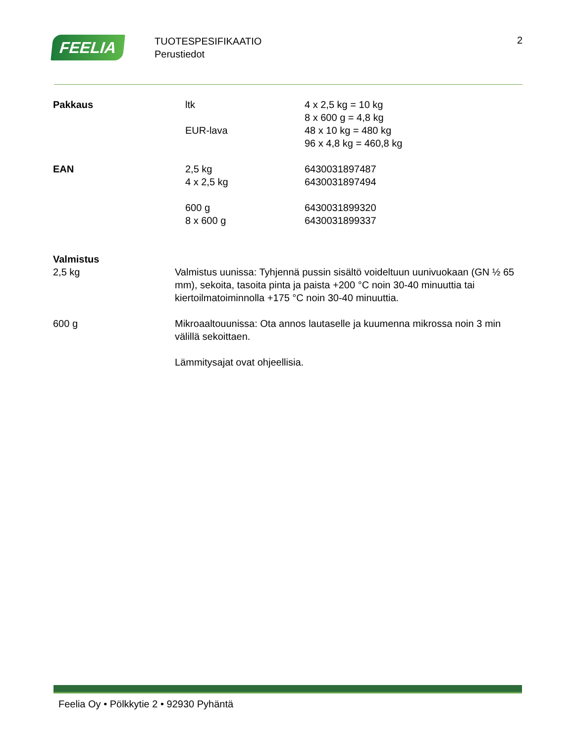FEELIA
TUOTESPESIFIKAATIO
Perustiedot
2
| Pakkaus | ltk | 4 x 2,5 kg = 10 kg 8 x 600 g = 4,8 kg |
| | EUR-lava | 48 x 10 kg = 480 kg 96 x 4,8 kg = 460,8 kg |
| EAN | 2,5 kg 4 x 2,5 kg | 6430031897487 6430031897494 |
| | 600 g 8 x 600 g | 6430031899320 6430031899337 |
Valmistus
| 2,5 kg | Valmistus uunissa: Tyhjennä pussin sisältö voideltuun uunivuokaan (GN ½ 65 mm), sekoita, tasoita pinta ja paista +200 °C noin 30-40 minuuttia tai kiertoilmatoiminnolla +175 °C noin 30-40 minuuttia. |
| 600 g | Mikroaaltouunissa: Ota annos lautaselle ja kuumenna mikrossa noin 3 min välillä sekoittaen. Lämmitysajat ovat ohjeellisia. |
Feelia Oy • Pölkkytie 2 • 92930 Pyhäntä